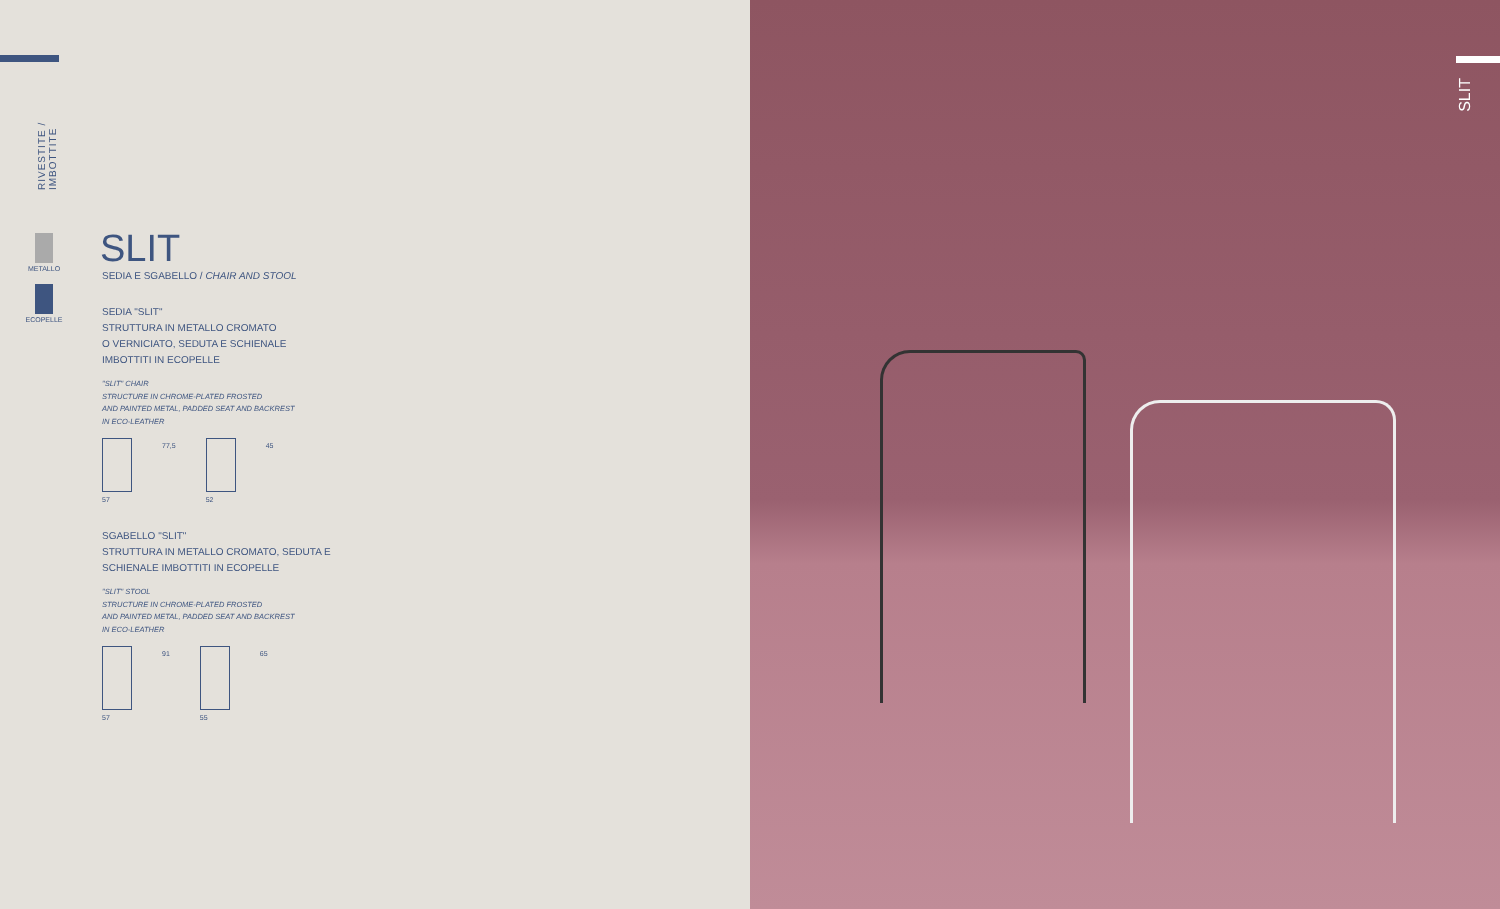RIVESTITE / IMBOTTITE
METALLO
ECOPELLE
SLIT
SEDIA E SGABELLO / CHAIR AND STOOL
SEDIA "SLIT"
STRUTTURA IN METALLO CROMATO
O VERNICIATO, SEDUTA E SCHIENALE
IMBOTTITI IN ECOPELLE
"SLIT" CHAIR
STRUCTURE IN CHROME-PLATED FROSTED
AND PAINTED METAL, PADDED SEAT AND BACKREST
IN ECO-LEATHER
57 77,5 52 45
SGABELLO "SLIT"
STRUTTURA IN METALLO CROMATO, SEDUTA E
SCHIENALE IMBOTTITI IN ECOPELLE
"SLIT" STOOL
STRUCTURE IN CHROME-PLATED FROSTED
AND PAINTED METAL, PADDED SEAT AND BACKREST
IN ECO-LEATHER
57 91 55 65
SLIT